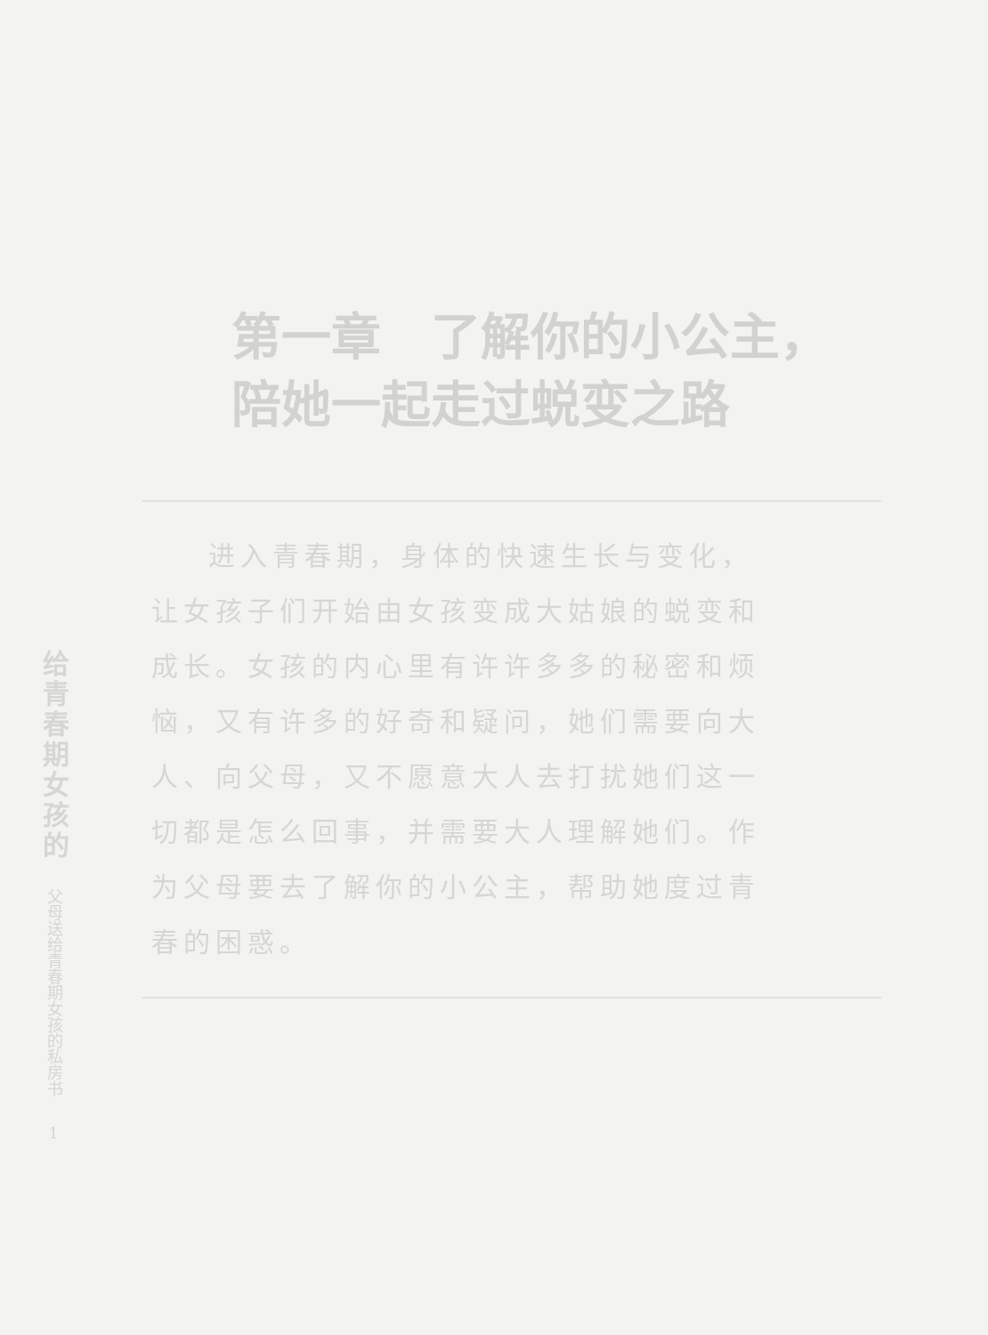给青春期女孩的
父母送给青春期女孩的私房书
1
第一章　了解你的小公主，陪她一起走过蜕变之路
进入青春期，身体的快速生长与变化，让女孩子们开始由女孩变成大姑娘的蜕变和成长。女孩的内心里有许许多多的秘密和烦恼，又有许多的好奇和疑问，她们需要向大人、向父母，又不愿意大人去打扰她们这一切都是怎么回事，并需要大人理解她们。作为父母要去了解你的小公主，帮助她度过青春的困惑。